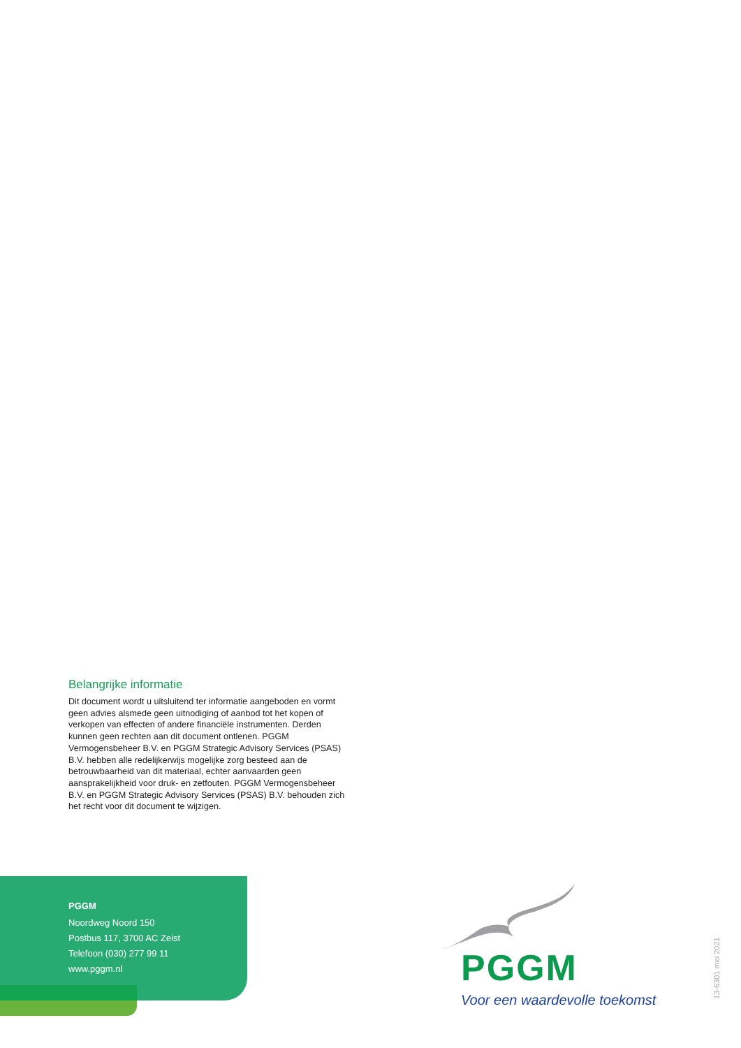Belangrijke informatie
Dit document wordt u uitsluitend ter informatie aangeboden en vormt geen advies alsmede geen uitnodiging of aanbod tot het kopen of verkopen van effecten of andere financiële instrumenten. Derden kunnen geen rechten aan dit document ontlenen. PGGM Vermogensbeheer B.V. en PGGM Strategic Advisory Services (PSAS) B.V. hebben alle redelijkerwijs mogelijke zorg besteed aan de betrouwbaarheid van dit materiaal, echter aanvaarden geen aansprakelijkheid voor druk- en zetfouten. PGGM Vermogensbeheer B.V. en PGGM Strategic Advisory Services (PSAS) B.V. behouden zich het recht voor dit document te wijzigen.
PGGM
Noordweg Noord 150
Postbus 117, 3700 AC Zeist
Telefoon (030) 277 99 11
www.pggm.nl
PGGM
Voor een waardevolle toekomst 13-6301 mei 2021